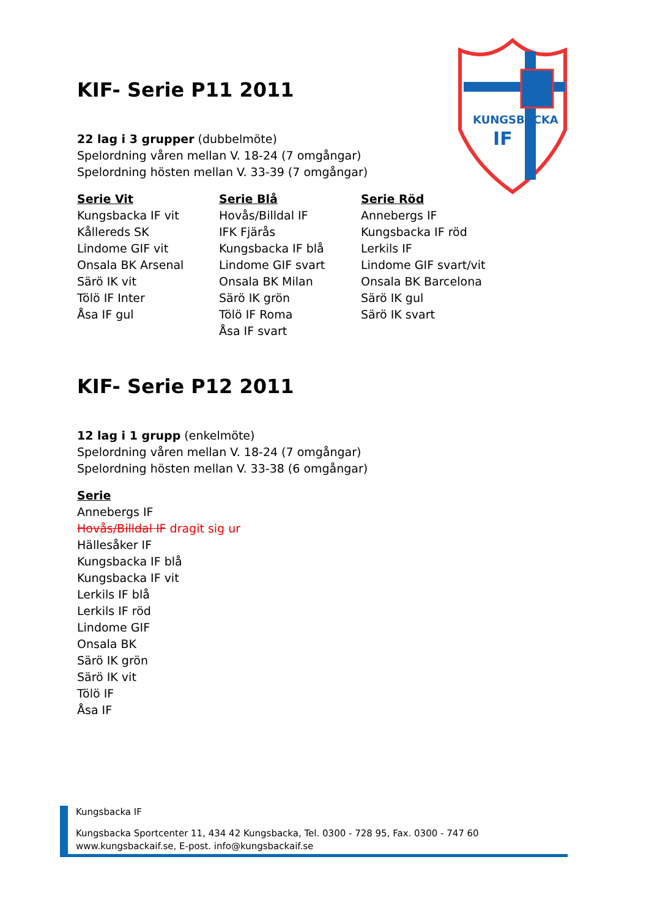KUNGSBACKA
IF
KIF- Serie P11 2011
22 lag i 3 grupper (dubbelmöte)
Spelordning våren mellan V. 18-24 (7 omgångar)
Spelordning hösten mellan V. 33-39 (7 omgångar)
Serie Vit
Kungsbacka IF vit
Kållereds SK
Lindome GIF vit
Onsala BK Arsenal
Särö IK vit
Tölö IF Inter
Åsa IF gul
Serie Blå
Hovås/Billdal IF
IFK Fjärås
Kungsbacka IF blå
Lindome GIF svart
Onsala BK Milan
Särö IK grön
Tölö IF Roma
Åsa IF svart
Serie Röd
Annebergs IF
Kungsbacka IF röd
Lerkils IF
Lindome GIF svart/vit
Onsala BK Barcelona
Särö IK gul
Särö IK svart
KIF- Serie P12 2011
12 lag i 1 grupp (enkelmöte)
Spelordning våren mellan V. 18-24 (7 omgångar)
Spelordning hösten mellan V. 33-38 (6 omgångar)
Serie
Annebergs IF
Hovås/Billdal IF dragit sig ur
Hällesåker IF
Kungsbacka IF blå
Kungsbacka IF vit
Lerkils IF blå
Lerkils IF röd
Lindome GIF
Onsala BK
Särö IK grön
Särö IK vit
Tölö IF
Åsa IF
Kungsbacka IF
Kungsbacka Sportcenter 11, 434 42 Kungsbacka, Tel. 0300 - 728 95, Fax. 0300 - 747 60
www.kungsbackaif.se, E-post. info@kungsbackaif.se